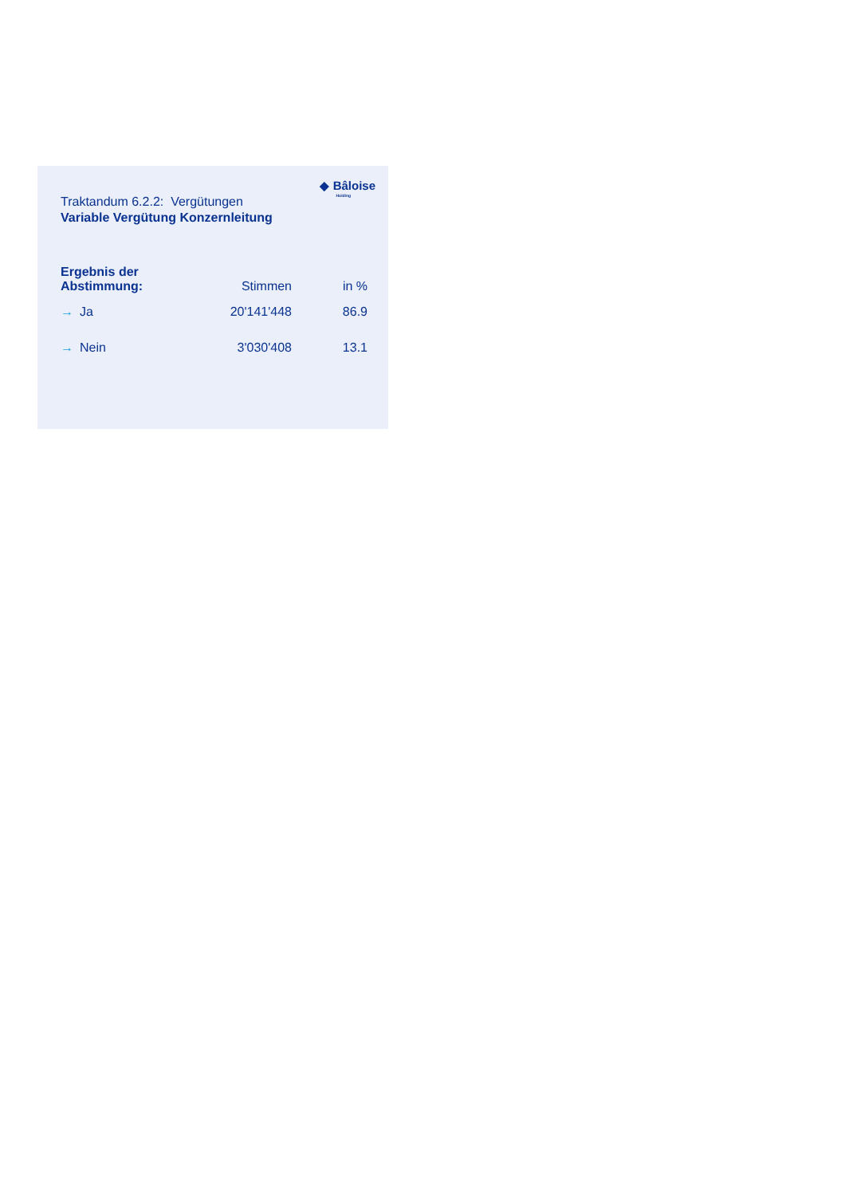◆ Bâloise
Holding
Traktandum 6.2.2: Vergütungen
Variable Vergütung Konzernleitung
| Ergebnis der Abstimmung: | Stimmen | in % |
| --- | --- | --- |
| → Ja | 20'141'448 | 86.9 |
| → Nein | 3'030'408 | 13.1 |